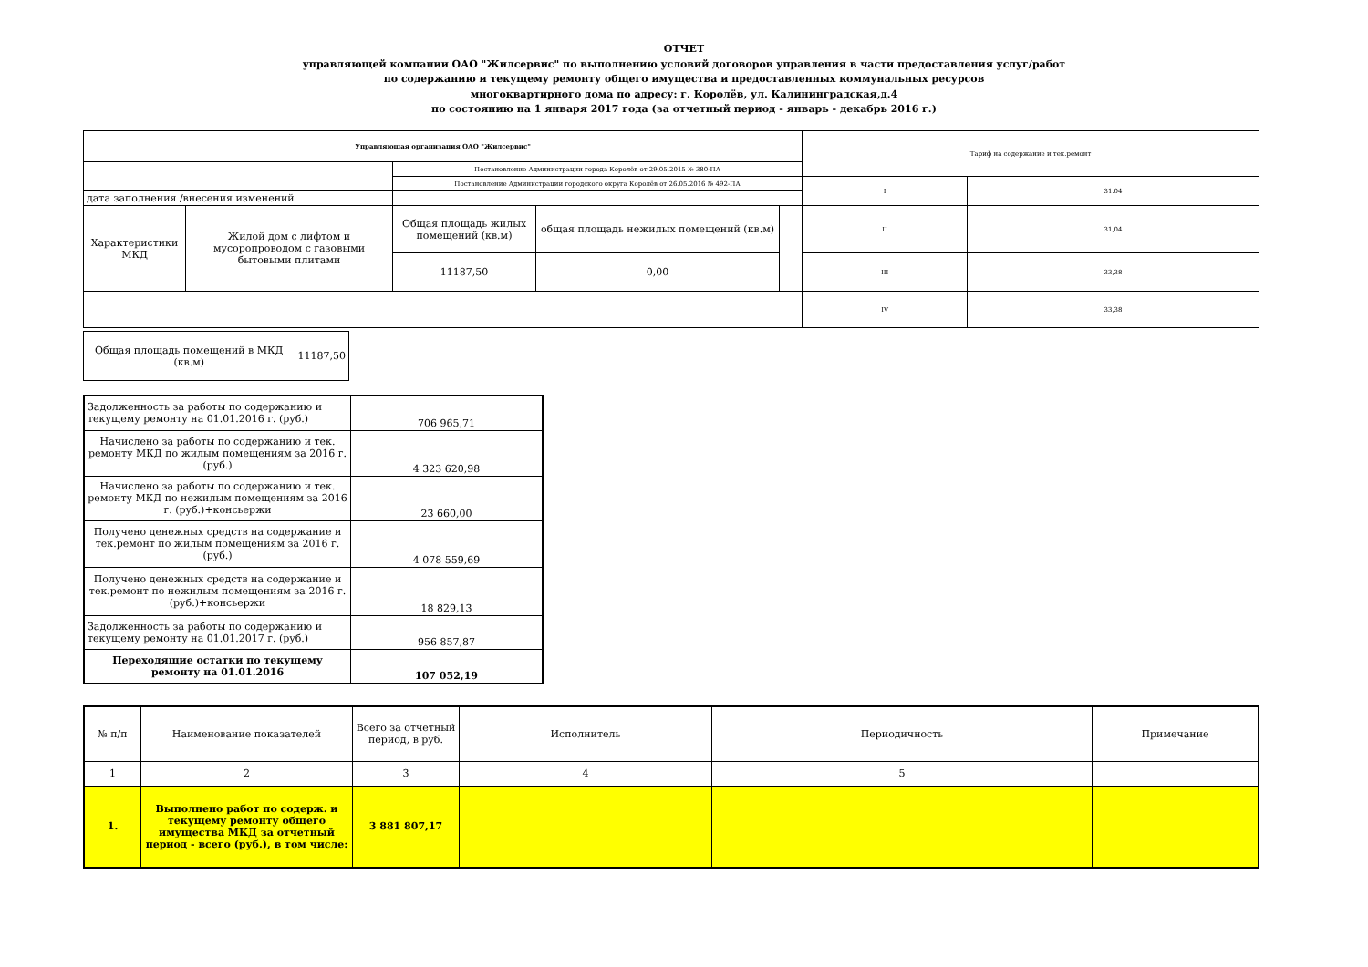ОТЧЕТ
управляющей компании ОАО "Жилсервис" по выполнению условий договоров управления в части предоставления услуг/работ
по содержанию и текущему ремонту общего имущества и предоставленных коммунальных ресурсов
многоквартирного дома по адресу: г. Королёв, ул. Калининградская,д.4
по состоянию на 1 января 2017 года (за отчетный период - январь - декабрь 2016 г.)
| Управляющая организация ОАО "Жилсервис" | | | | | Тариф на содержание и тек.ремонт | |
| | | Постановление Администрации города Королёв от 29.05.2015 № 380-ПА | | | | |
| | | Постановление Администрации городского округа Королёв от 26.05.2016 № 492-ПА | | | I | 31.04 |
| дата заполнения /внесения изменений | | | | | | |
| Характеристики МКД | Жилой дом с лифтом и мусоропроводом с газовыми бытовыми плитами | Общая площадь жилых помещений (кв.м) | общая площадь нежилых помещений (кв.м) | | II | 31,04 |
| | | 11187,50 | 0,00 | | III | 33,38 |
| | | | | | IV | 33,38 |
| Общая площадь помещений в МКД (кв.м) | 11187,50 |
| Задолженность за работы по содержанию и текущему ремонту на 01.01.2016 г. (руб.) | 706 965,71 |
| Начислено за работы по содержанию и тек. ремонту МКД по жилым помещениям за 2016 г. (руб.) | 4 323 620,98 |
| Начислено за работы по содержанию и тек. ремонту МКД по нежилым помещениям за 2016 г. (руб.)+консьержи | 23 660,00 |
| Получено денежных средств на содержание и тек.ремонт по жилым помещениям за 2016 г. (руб.) | 4 078 559,69 |
| Получено денежных средств на содержание и тек.ремонт по нежилым помещениям за 2016 г. (руб.)+консьержи | 18 829,13 |
| Задолженность за работы по содержанию и текущему ремонту на 01.01.2017 г. (руб.) | 956 857,87 |
| Переходящие остатки по текущему ремонту на 01.01.2016 | 107 052,19 |
| № п/п | Наименование показателей | Всего за отчетный период, в руб. | Исполнитель | Периодичность | Примечание |
| --- | --- | --- | --- | --- | --- |
| 1 | 2 | 3 | 4 | 5 | |
| 1. | Выполнено работ по содерж. и текущему ремонту общего имущества МКД за отчетный период - всего (руб.), в том числе: | 3 881 807,17 | | | |